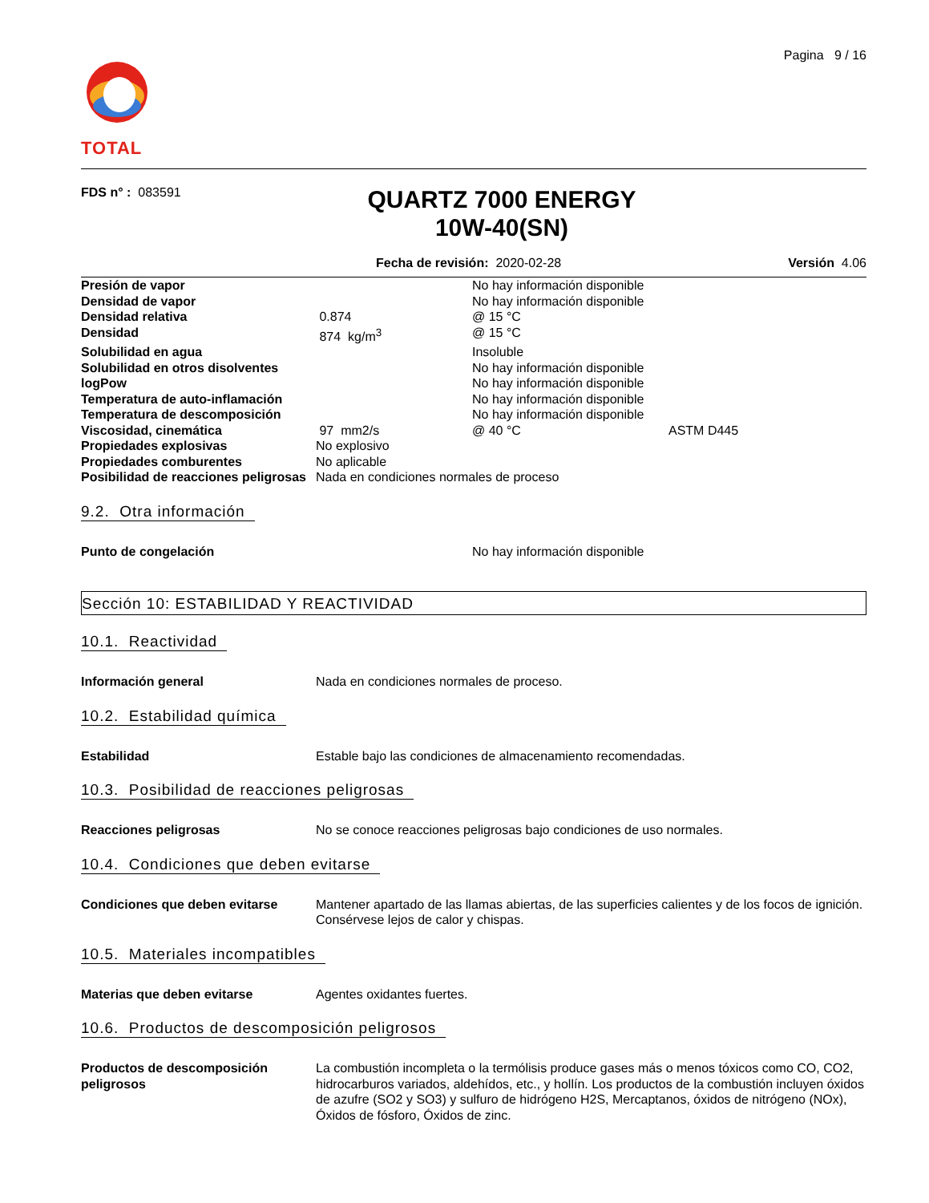TOTAL
Pagina 9 / 16
FDS n° : 083591
QUARTZ 7000 ENERGY
10W-40(SN)
Fecha de revisión: 2020-02-28 Versión 4.06
| Presión de vapor | | No hay información disponible | |
| Densidad de vapor | | No hay información disponible | |
| Densidad relativa | 0.874 | @ 15 °C | |
| Densidad | 874 kg/m<sup>3</sup> | @ 15 °C | |
| Solubilidad en agua | | Insoluble | |
| Solubilidad en otros disolventes | | No hay información disponible | |
| logPow | | No hay información disponible | |
| Temperatura de auto-inflamación | | No hay información disponible | |
| Temperatura de descomposición | | No hay información disponible | |
| Viscosidad, cinemática | 97 mm2/s | @ 40 °C | ASTM D445 |
| Propiedades explosivas | No explosivo | | |
| Propiedades comburentes | No aplicable | | |
| Posibilidad de reacciones peligrosas | Nada en condiciones normales de proceso | | |
9.2. Otra información
Punto de congelación No hay información disponible
Sección 10: ESTABILIDAD Y REACTIVIDAD
10.1. Reactividad
Información general Nada en condiciones normales de proceso.
10.2. Estabilidad química
Estabilidad Estable bajo las condiciones de almacenamiento recomendadas.
10.3. Posibilidad de reacciones peligrosas
Reacciones peligrosas No se conoce reacciones peligrosas bajo condiciones de uso normales.
10.4. Condiciones que deben evitarse
Condiciones que deben evitarse Mantener apartado de las llamas abiertas, de las superficies calientes y de los focos de ignición. Consérvese lejos de calor y chispas.
10.5. Materiales incompatibles
Materias que deben evitarse Agentes oxidantes fuertes.
10.6. Productos de descomposición peligrosos
Productos de descomposición peligrosos La combustión incompleta o la termólisis produce gases más o menos tóxicos como CO, CO2, hidrocarburos variados, aldehídos, etc., y hollín. Los productos de la combustión incluyen óxidos de azufre (SO2 y SO3) y sulfuro de hidrógeno H2S, Mercaptanos, óxidos de nitrógeno (NOx), Óxidos de fósforo, Óxidos de zinc.